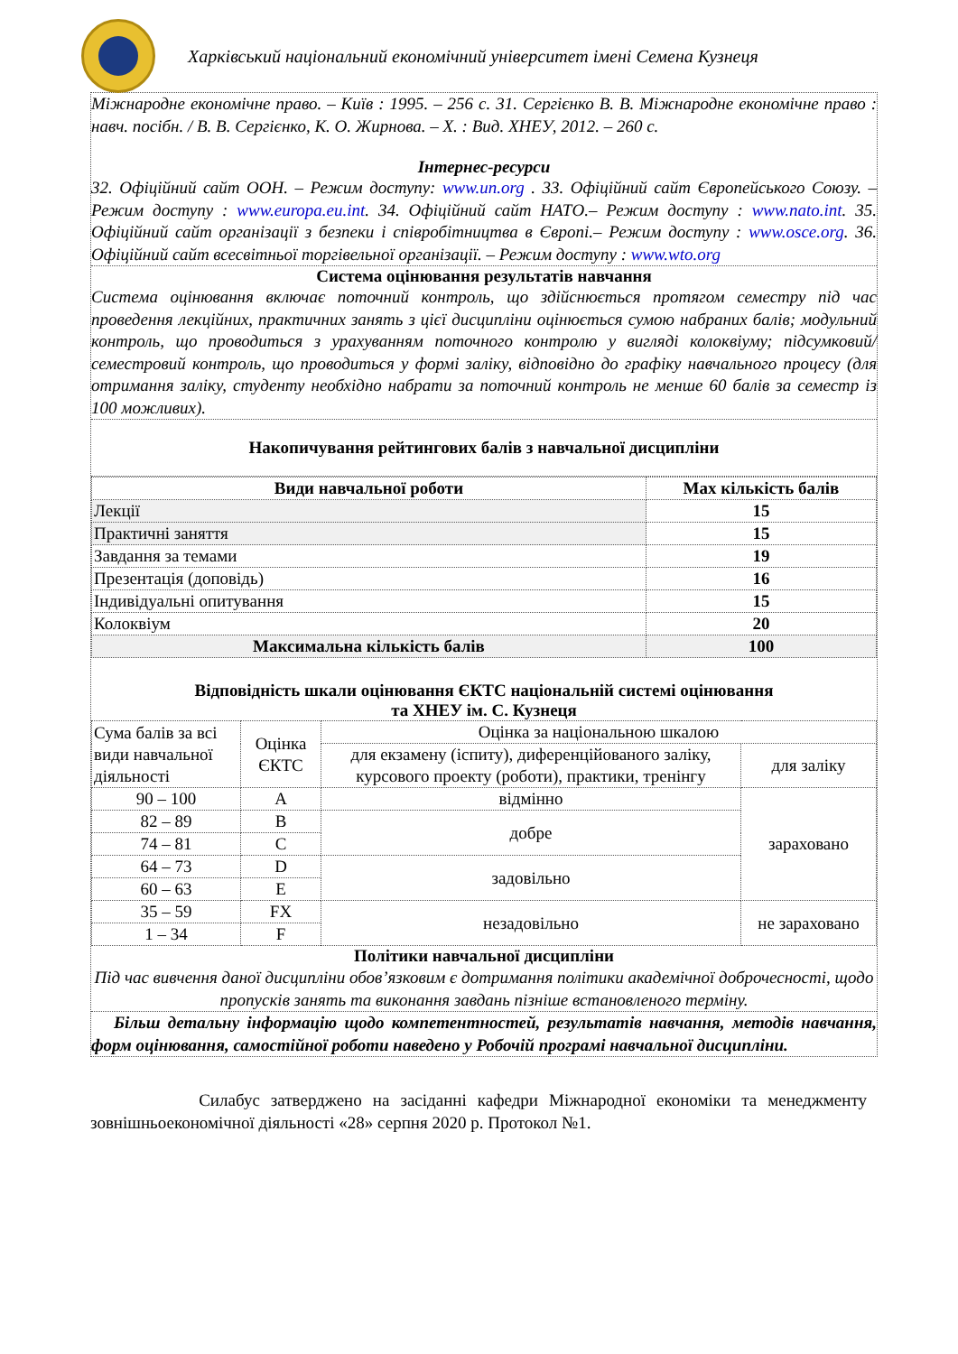Харківський національний економічний університет імені Семена Кузнеця
Міжнародне економічне право. – Київ : 1995. – 256 с. 31. Сергієнко В. В. Міжнародне економічне право : навч. посібн. / В. В. Сергієнко, К. О. Жирнова. – Х. : Вид. ХНЕУ, 2012. – 260 с.
Інтернес-ресурси
32. Офіційний сайт ООН. – Режим доступу: www.un.org . 33. Офіційний сайт Європейського Союзу. – Режим доступу : www.europa.eu.int. 34. Офіційний сайт НАТО.– Режим доступу : www.nato.int. 35. Офіційний сайт організації з безпеки і співробітництва в Європі.– Режим доступу : www.osce.org. 36. Офіційний сайт всесвітньої торгівельної організації. – Режим доступу : www.wto.org
Система оцінювання результатів навчання
Система оцінювання включає поточний контроль, що здійснюється протягом семестру під час проведення лекційних, практичних занять з цієї дисципліни оцінюється сумою набраних балів; модульний контроль, що проводиться з урахуванням поточного контролю у вигляді колоквіуму; підсумковий/семестровий контроль, що проводиться у формі заліку, відповідно до графіку навчального процесу (для отримання заліку, студенту необхідно набрати за поточний контроль не менше 60 балів за семестр із 100 можливих).
Накопичування рейтингових балів з навчальної дисципліни
| Види навчальної роботи | Max кількість балів |
| --- | --- |
| Лекції | 15 |
| Практичні заняття | 15 |
| Завдання за темами | 19 |
| Презентація (доповідь) | 16 |
| Індивідуальні опитування | 15 |
| Колоквіум | 20 |
| Максимальна кількість балів | 100 |
Відповідність шкали оцінювання ЄКТС національній системі оцінювання
та ХНЕУ ім. С. Кузнеця
| Сума балів за всі види навчальної діяльності | Оцінка ЄКТС | Оцінка за національною шкалою | |
| | | для екзамену (іспиту), диференційованого заліку, курсового проекту (роботи), практики, тренінгу | для заліку |
| 90 – 100 | A | відмінно | зараховано |
| 82 – 89 | B | добре | |
| 74 – 81 | C | | |
| 64 – 73 | D | задовільно | |
| 60 – 63 | E | | |
| 35 – 59 | FX | незадовільно | не зараховано |
| 1 – 34 | F | | |
Політики навчальної дисципліни
Під час вивчення даної дисципліни обов’язковим є дотримання політики академічної доброчесності, щодо пропусків занять та виконання завдань пізніше встановленого терміну.
Більш детальну інформацію щодо компетентностей, результатів навчання, методів навчання, форм оцінювання, самостійної роботи наведено у Робочій програмі навчальної дисципліни.
Силабус затверджено на засіданні кафедри Міжнародної економіки та менеджменту зовнішньоекономічної діяльності «28» серпня 2020 р. Протокол №1.